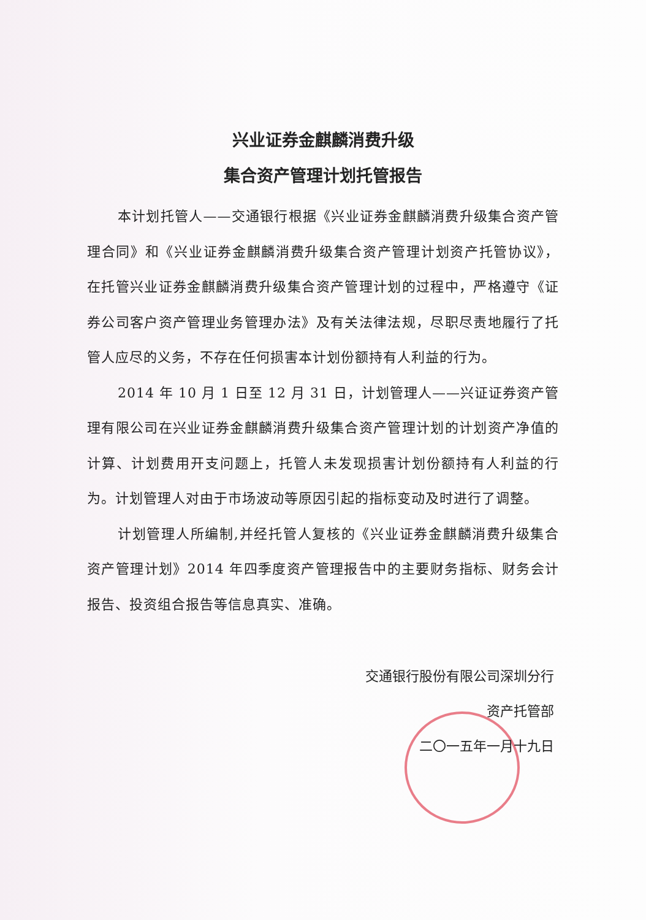兴业证券金麒麟消费升级
集合资产管理计划托管报告
本计划托管人——交通银行根据《兴业证券金麒麟消费升级集合资产管理合同》和《兴业证券金麒麟消费升级集合资产管理计划资产托管协议》，在托管兴业证券金麒麟消费升级集合资产管理计划的过程中，严格遵守《证券公司客户资产管理业务管理办法》及有关法律法规，尽职尽责地履行了托管人应尽的义务，不存在任何损害本计划份额持有人利益的行为。
2014 年 10 月 1 日至 12 月 31 日，计划管理人——兴证证券资产管理有限公司在兴业证券金麒麟消费升级集合资产管理计划的计划资产净值的计算、计划费用开支问题上，托管人未发现损害计划份额持有人利益的行为。计划管理人对由于市场波动等原因引起的指标变动及时进行了调整。
计划管理人所编制,并经托管人复核的《兴业证券金麒麟消费升级集合资产管理计划》2014 年四季度资产管理报告中的主要财务指标、财务会计报告、投资组合报告等信息真实、准确。
交通银行股份有限公司深圳分行
资产托管部
二〇一五年一月十九日